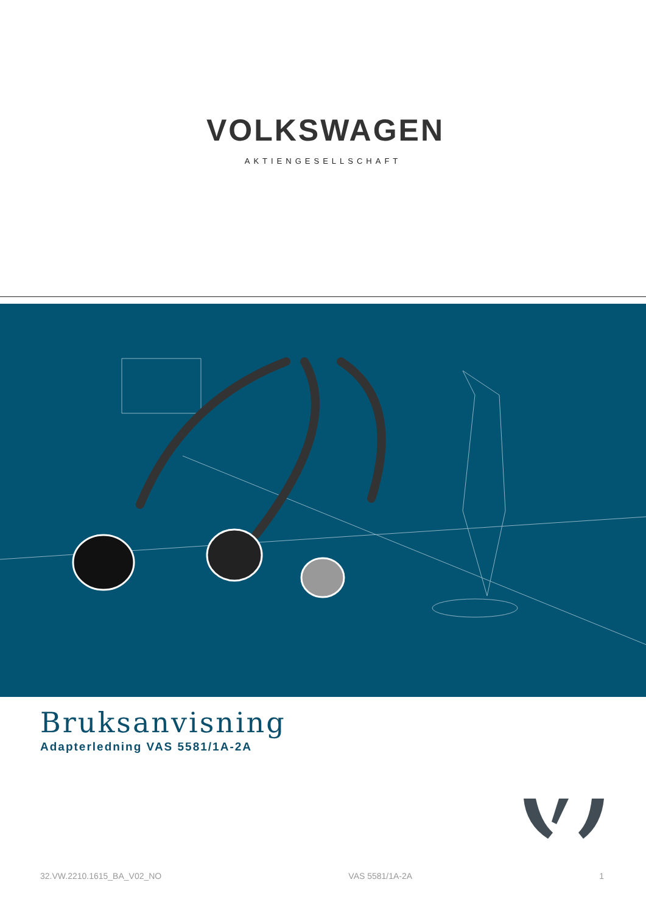VOLKSWAGEN
AKTIENGESELLSCHAFT
Bruksanvisning
Adapterledning VAS 5581/1A-2A
32.VW.2210.1615_BA_V02_NO VAS 5581/1A-2A 1